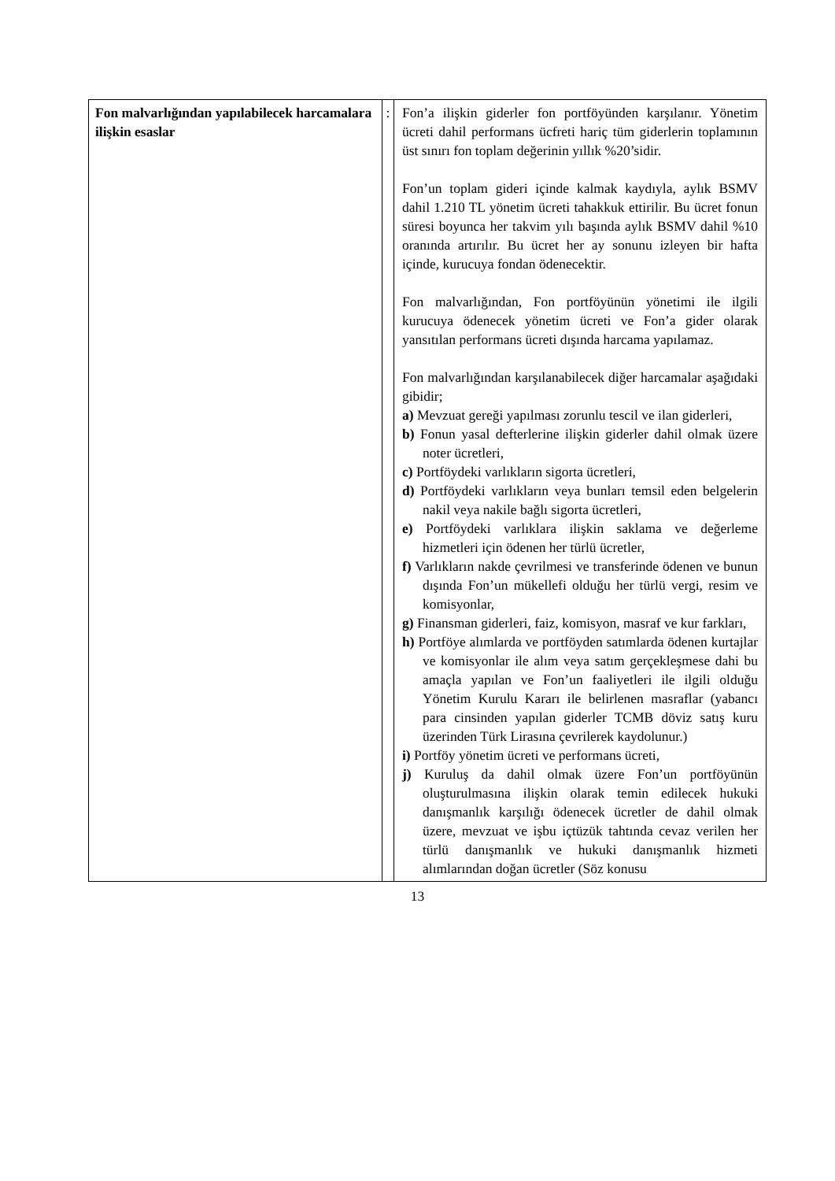| Fon malvarlığından yapılabilecek harcamalara ilişkin esaslar | : | Fon’a ilişkin giderler fon portföyünden karşılanır. Yönetim ücreti dahil performans ücfreti hariç tüm giderlerin toplamının üst sınırı fon toplam değerinin yıllık %20’sidir. Fon’un toplam gideri içinde kalmak kaydıyla, aylık BSMV dahil 1.210 TL yönetim ücreti tahakkuk ettirilir. Bu ücret fonun süresi boyunca her takvim yılı başında aylık BSMV dahil %10 oranında artırılır. Bu ücret her ay sonunu izleyen bir hafta içinde, kurucuya fondan ödenecektir. Fon malvarlığından, Fon portföyünün yönetimi ile ilgili kurucuya ödenecek yönetim ücreti ve Fon’a gider olarak yansıtılan performans ücreti dışında harcama yapılamaz. Fon malvarlığından karşılanabilecek diğer harcamalar aşağıdaki gibidir; a) Mevzuat gereği yapılması zorunlu tescil ve ilan giderleri, b) Fonun yasal defterlerine ilişkin giderler dahil olmak üzere noter ücretleri, c) Portföydeki varlıkların sigorta ücretleri, d) Portföydeki varlıkların veya bunları temsil eden belgelerin nakil veya nakile bağlı sigorta ücretleri, e) Portföydeki varlıklara ilişkin saklama ve değerleme hizmetleri için ödenen her türlü ücretler, f) Varlıkların nakde çevrilmesi ve transferinde ödenen ve bunun dışında Fon’un mükellefi olduğu her türlü vergi, resim ve komisyonlar, g) Finansman giderleri, faiz, komisyon, masraf ve kur farkları, h) Portföye alımlarda ve portföyden satımlarda ödenen kurtajlar ve komisyonlar ile alım veya satım gerçekleşmese dahi bu amaçla yapılan ve Fon’un faaliyetleri ile ilgili olduğu Yönetim Kurulu Kararı ile belirlenen masraflar (yabancı para cinsinden yapılan giderler TCMB döviz satış kuru üzerinden Türk Lirasına çevrilerek kaydolunur.) i) Portföy yönetim ücreti ve performans ücreti, j) Kuruluş da dahil olmak üzere Fon’un portföyünün oluşturulmasına ilişkin olarak temin edilecek hukuki danışmanlık karşılığı ödenecek ücretler de dahil olmak üzere, mevzuat ve işbu içtüzük tahtında cevaz verilen her türlü danışmanlık ve hukuki danışmanlık hizmeti alımlarından doğan ücretler (Söz konusu |
13